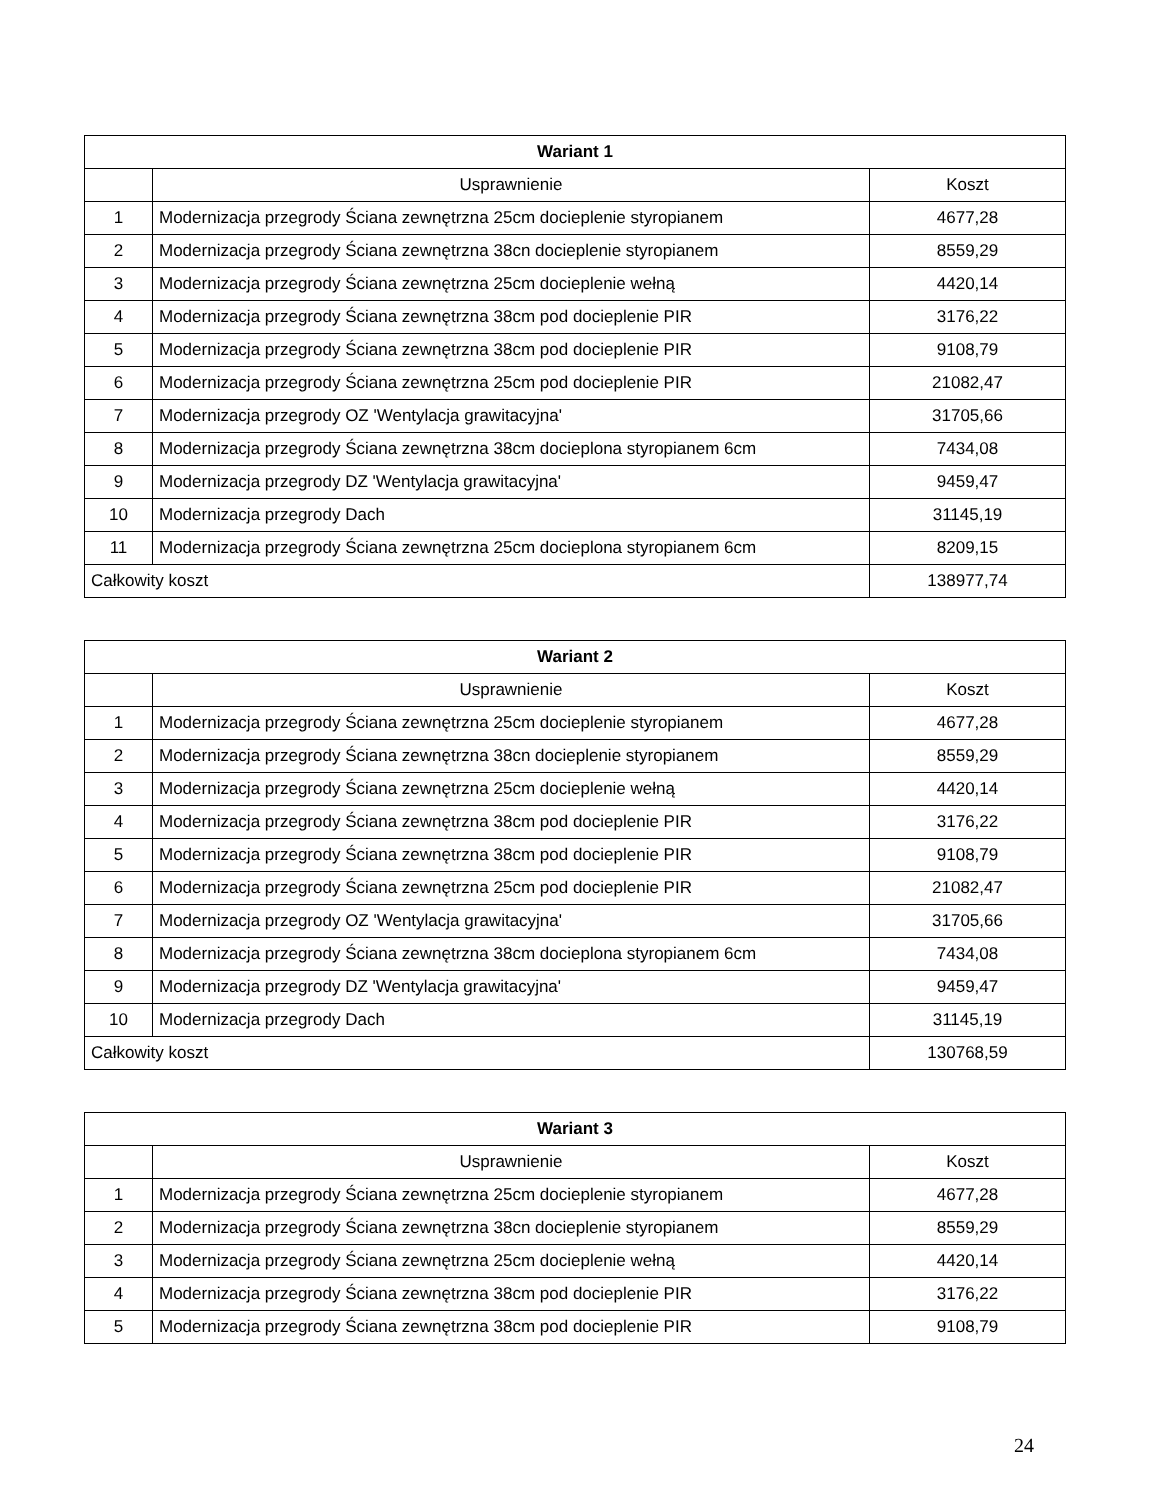| Wariant 1 | | |
| --- | --- | --- |
| | Usprawnienie | Koszt |
| 1 | Modernizacja przegrody Ściana zewnętrzna 25cm docieplenie styropianem | 4677,28 |
| 2 | Modernizacja przegrody Ściana zewnętrzna 38cn docieplenie styropianem | 8559,29 |
| 3 | Modernizacja przegrody Ściana zewnętrzna 25cm docieplenie wełną | 4420,14 |
| 4 | Modernizacja przegrody Ściana zewnętrzna 38cm pod docieplenie PIR | 3176,22 |
| 5 | Modernizacja przegrody Ściana zewnętrzna 38cm pod docieplenie PIR | 9108,79 |
| 6 | Modernizacja przegrody Ściana zewnętrzna 25cm pod docieplenie PIR | 21082,47 |
| 7 | Modernizacja przegrody OZ 'Wentylacja grawitacyjna' | 31705,66 |
| 8 | Modernizacja przegrody Ściana zewnętrzna 38cm docieplona styropianem 6cm | 7434,08 |
| 9 | Modernizacja przegrody DZ 'Wentylacja grawitacyjna' | 9459,47 |
| 10 | Modernizacja przegrody Dach | 31145,19 |
| 11 | Modernizacja przegrody Ściana zewnętrzna 25cm docieplona styropianem 6cm | 8209,15 |
| Całkowity koszt | | 138977,74 |
| Wariant 2 | | |
| --- | --- | --- |
| | Usprawnienie | Koszt |
| 1 | Modernizacja przegrody Ściana zewnętrzna 25cm docieplenie styropianem | 4677,28 |
| 2 | Modernizacja przegrody Ściana zewnętrzna 38cn docieplenie styropianem | 8559,29 |
| 3 | Modernizacja przegrody Ściana zewnętrzna 25cm docieplenie wełną | 4420,14 |
| 4 | Modernizacja przegrody Ściana zewnętrzna 38cm pod docieplenie PIR | 3176,22 |
| 5 | Modernizacja przegrody Ściana zewnętrzna 38cm pod docieplenie PIR | 9108,79 |
| 6 | Modernizacja przegrody Ściana zewnętrzna 25cm pod docieplenie PIR | 21082,47 |
| 7 | Modernizacja przegrody OZ 'Wentylacja grawitacyjna' | 31705,66 |
| 8 | Modernizacja przegrody Ściana zewnętrzna 38cm docieplona styropianem 6cm | 7434,08 |
| 9 | Modernizacja przegrody DZ 'Wentylacja grawitacyjna' | 9459,47 |
| 10 | Modernizacja przegrody Dach | 31145,19 |
| Całkowity koszt | | 130768,59 |
| Wariant 3 | | |
| --- | --- | --- |
| | Usprawnienie | Koszt |
| 1 | Modernizacja przegrody Ściana zewnętrzna 25cm docieplenie styropianem | 4677,28 |
| 2 | Modernizacja przegrody Ściana zewnętrzna 38cn docieplenie styropianem | 8559,29 |
| 3 | Modernizacja przegrody Ściana zewnętrzna 25cm docieplenie wełną | 4420,14 |
| 4 | Modernizacja przegrody Ściana zewnętrzna 38cm pod docieplenie PIR | 3176,22 |
| 5 | Modernizacja przegrody Ściana zewnętrzna 38cm pod docieplenie PIR | 9108,79 |
24